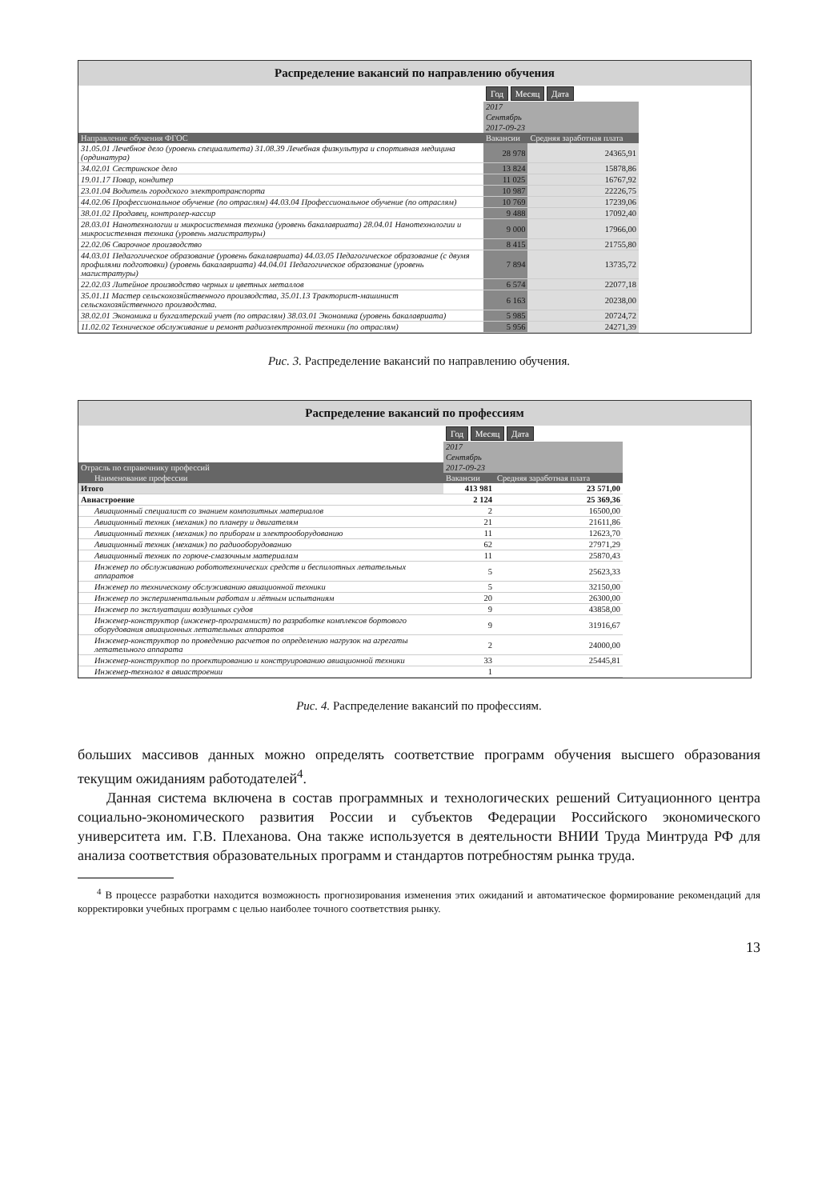Распределение вакансий по направлению обучения
| | Год Месяц Дата | |
| | 2017 | |
| | Сентябрь | |
| | 2017-09-23 | |
| Направление обучения ФГОС | Вакансии | Средняя заработная плата |
| 31.05.01 Лечебное дело (уровень специалитета) 31.08.39 Лечебная физкультура и спортивная медицина (ординатура) | 28 978 | 24365,91 |
| 34.02.01 Сестринское дело | 13 824 | 15878,86 |
| 19.01.17 Повар, кондитер | 11 025 | 16767,92 |
| 23.01.04 Водитель городского электротранспорта | 10 987 | 22226,75 |
| 44.02.06 Профессиональное обучение (по отраслям) 44.03.04 Профессиональное обучение (по отраслям) | 10 769 | 17239,06 |
| 38.01.02 Продавец, контролер-кассир | 9 488 | 17092,40 |
| 28.03.01 Нанотехнологии и микросистемная техника (уровень бакалавриата) 28.04.01 Нанотехнологии и микросистемная техника (уровень магистратуры) | 9 000 | 17966,00 |
| 22.02.06 Сварочное производство | 8 415 | 21755,80 |
| 44.03.01 Педагогическое образование (уровень бакалавриата) 44.03.05 Педагогическое образование (с двумя профилями подготовки) (уровень бакалавриата) 44.04.01 Педагогическое образование (уровень магистратуры) | 7 894 | 13735,72 |
| 22.02.03 Литейное производство черных и цветных металлов | 6 574 | 22077,18 |
| 35.01.11 Мастер сельскохозяйственного производства, 35.01.13 Тракторист-машинист сельскохозяйственного производства. | 6 163 | 20238,00 |
| 38.02.01 Экономика и бухгалтерский учет (по отраслям) 38.03.01 Экономика (уровень бакалавриата) | 5 985 | 20724,72 |
| 11.02.02 Техническое обслуживание и ремонт радиоэлектронной техники (по отраслям) | 5 956 | 24271,39 |
Рис. 3. Распределение вакансий по направлению обучения.
Распределение вакансий по профессиям
| | Год Месяц Дата | |
| | 2017 | |
| | Сентябрь | |
| Отрасль по справочнику профессий | 2017-09-23 | |
| Наименование профессии | Вакансии | Средняя заработная плата |
| Итого | 413 981 | 23 571,00 |
| Авиастроение | 2 124 | 25 369,36 |
| Авиационный специалист со знанием композитных материалов | 2 | 16500,00 |
| Авиационный техник (механик) по планеру и двигателям | 21 | 21611,86 |
| Авиационный техник (механик) по приборам и электрооборудованию | 11 | 12623,70 |
| Авиационный техник (механик) по радиооборудованию | 62 | 27971,29 |
| Авиационный техник по горюче-смазочным материалам | 11 | 25870,43 |
| Инженер по обслуживанию робототехнических средств и беспилотных летательных аппаратов | 5 | 25623,33 |
| Инженер по техническому обслуживанию авиационной техники | 5 | 32150,00 |
| Инженер по экспериментальным работам и лётным испытаниям | 20 | 26300,00 |
| Инженер по эксплуатации воздушных судов | 9 | 43858,00 |
| Инженер-конструктор (инженер-программист) по разработке комплексов бортового оборудования авиационных летательных аппаратов | 9 | 31916,67 |
| Инженер-конструктор по проведению расчетов по определению нагрузок на агрегаты летательного аппарата | 2 | 24000,00 |
| Инженер-конструктор по проектированию и конструированию авиационной техники | 33 | 25445,81 |
| Инженер-технолог в авиастроении | 1 | |
Рис. 4. Распределение вакансий по профессиям.
больших массивов данных можно определять соответствие программ обучения высшего образования текущим ожиданиям работодателей<sup>4</sup>.
Данная система включена в состав программных и технологических решений Ситуационного центра социально-экономического развития России и субъектов Федерации Российского экономического университета им. Г.В. Плеханова. Она также используется в деятельности ВНИИ Труда Минтруда РФ для анализа соответствия образовательных программ и стандартов потребностям рынка труда.
<sup>4</sup> В процессе разработки находится возможность прогнозирования изменения этих ожиданий и автоматическое формирование рекомендаций для корректировки учебных программ с целью наиболее точного соответствия рынку.
13